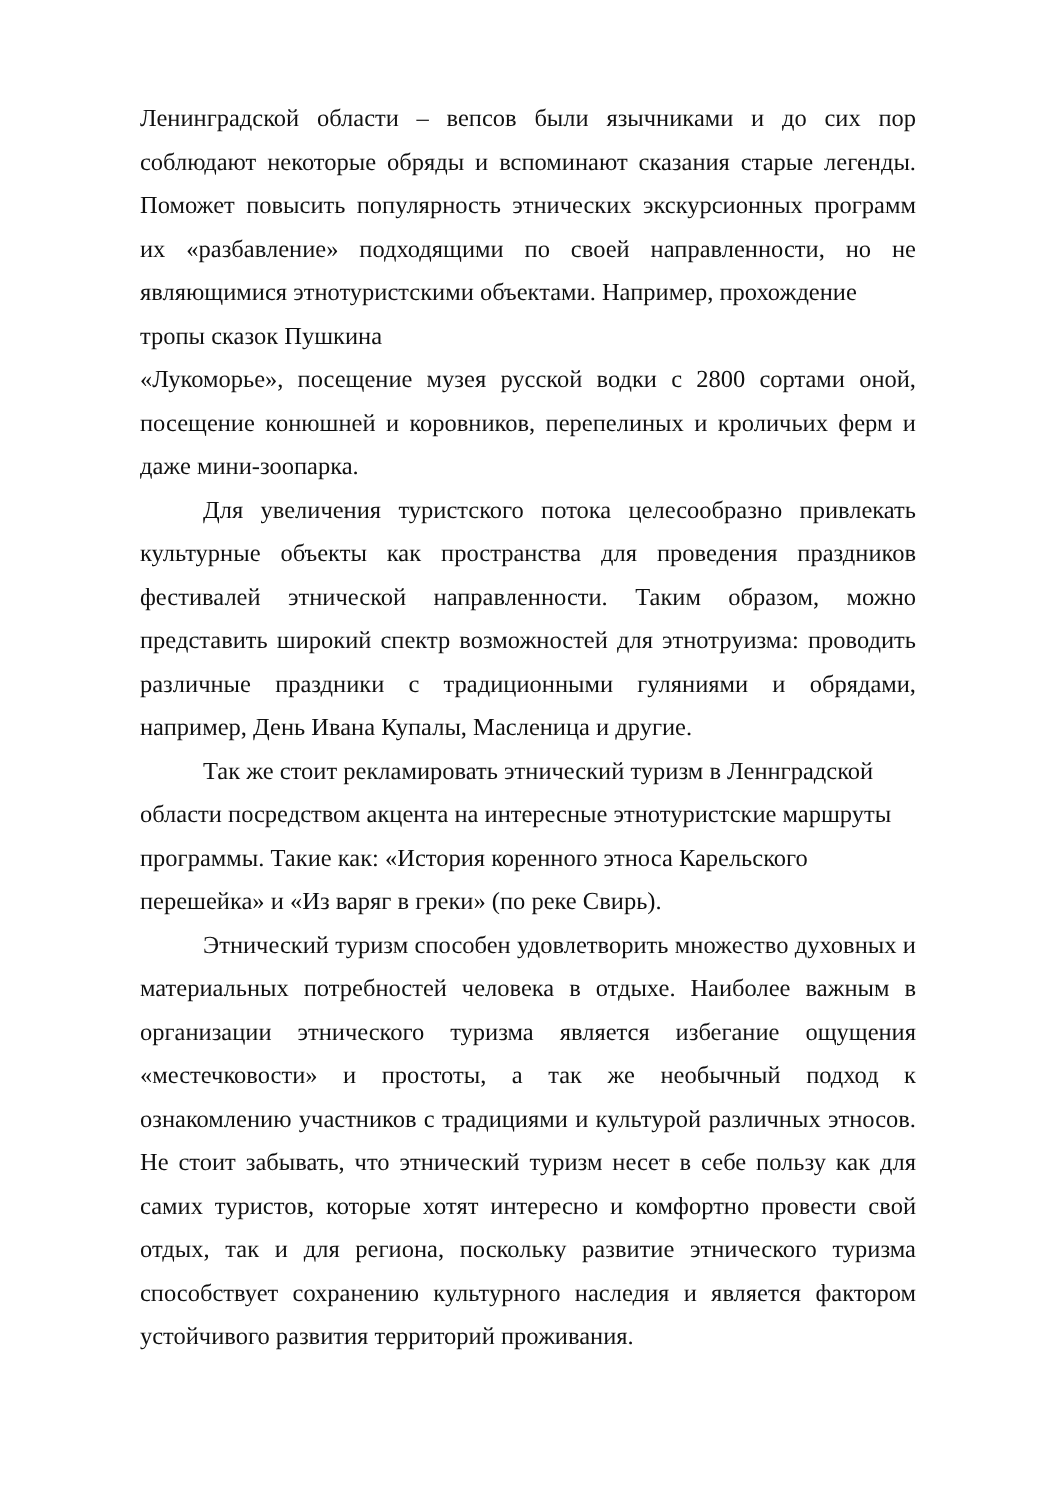Ленинградской области – вепсов были язычниками и до сих пор соблюдают некоторые обряды и вспоминают сказания старые легенды. Поможет повысить популярность этнических экскурсионных программ их «разбавление» подходящими по своей направленности, но не являющимися этнотуристскими объектами. Например, прохождение
тропы сказок Пушкина
«Лукоморье», посещение музея русской водки с 2800 сортами оной, посещение конюшней и коровников, перепелиных и кроличьих ферм и даже мини-зоопарка.
Для увеличения туристского потока целесообразно привлекать культурные объекты как пространства для проведения праздников фестивалей этнической направленности. Таким образом, можно представить широкий спектр возможностей для этнотруизма: проводить различные праздники с традиционными гуляниями и обрядами, например, День Ивана Купалы, Масленица и другие.
Так же стоит рекламировать этнический туризм в Леннградской области посредством акцента на интересные этнотуристские маршруты программы. Такие как: «История коренного этноса Карельского перешейка» и «Из варяг в греки» (по реке Свирь).
Этнический туризм способен удовлетворить множество духовных и материальных потребностей человека в отдыхе. Наиболее важным в организации этнического туризма является избегание ощущения «местечковости» и простоты, а так же необычный подход к ознакомлению участников с традициями и культурой различных этносов. Не стоит забывать, что этнический туризм несет в себе пользу как для самих туристов, которые хотят интересно и комфортно провести свой отдых, так и для региона, поскольку развитие этнического туризма способствует сохранению культурного наследия и является фактором устойчивого развития территорий проживания.